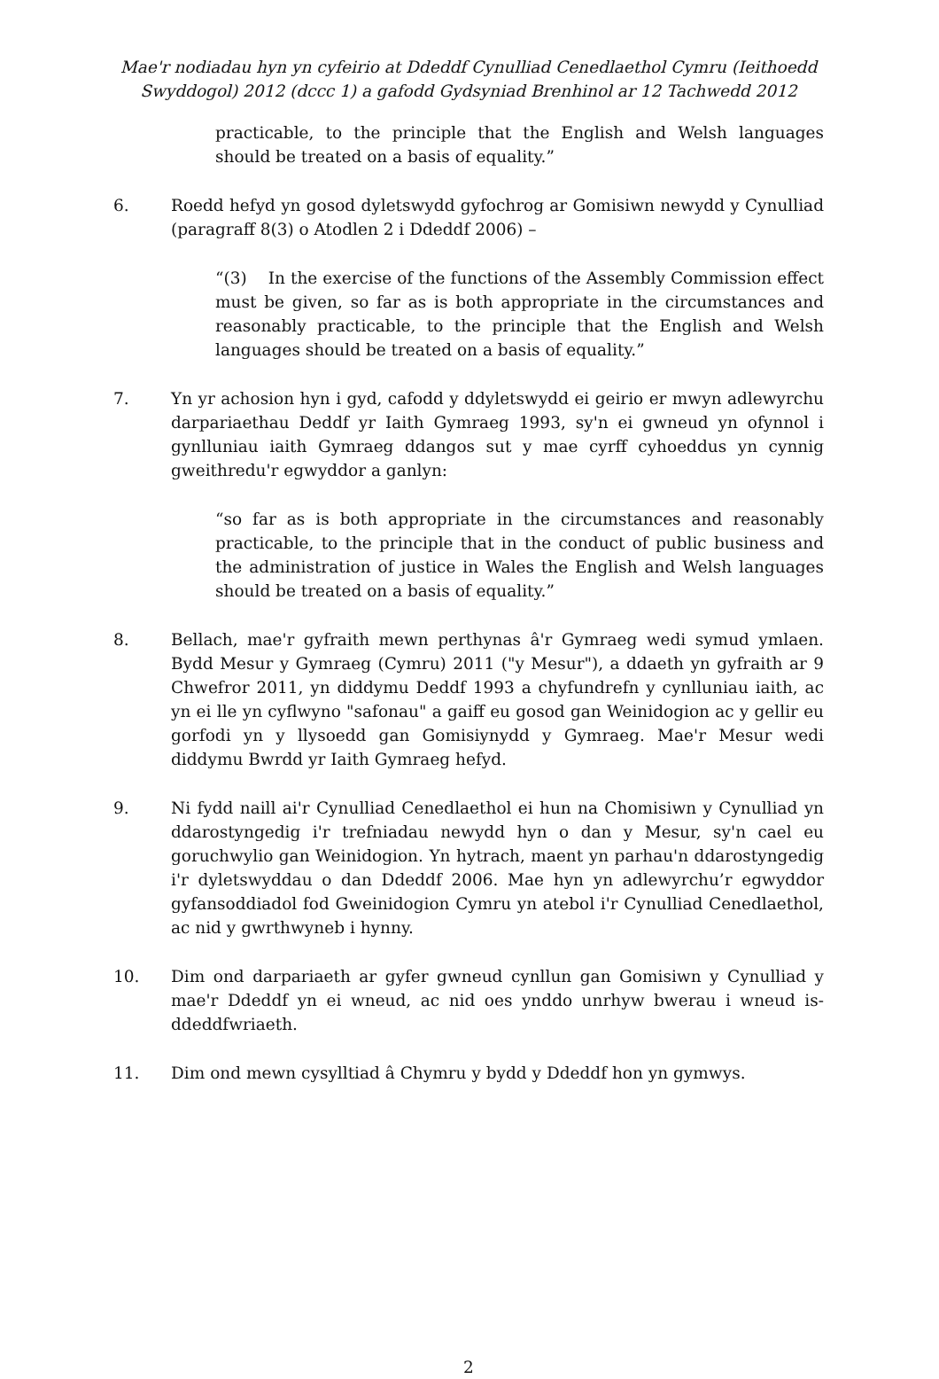Mae'r nodiadau hyn yn cyfeirio at Ddeddf Cynulliad Cenedlaethol Cymru (Ieithoedd Swyddogol) 2012 (dccc 1) a gafodd Gydsyniad Brenhinol ar 12 Tachwedd 2012
practicable, to the principle that the English and Welsh languages should be treated on a basis of equality.”
6. Roedd hefyd yn gosod dyletswydd gyfochrog ar Gomisiwn newydd y Cynulliad (paragraff 8(3) o Atodlen 2 i Ddeddf 2006) –
“(3) In the exercise of the functions of the Assembly Commission effect must be given, so far as is both appropriate in the circumstances and reasonably practicable, to the principle that the English and Welsh languages should be treated on a basis of equality.”
7. Yn yr achosion hyn i gyd, cafodd y ddyletswydd ei geirio er mwyn adlewyrchu darpariaethau Deddf yr Iaith Gymraeg 1993, sy'n ei gwneud yn ofynnol i gynlluniau iaith Gymraeg ddangos sut y mae cyrff cyhoeddus yn cynnig gweithredu'r egwyddor a ganlyn:
“so far as is both appropriate in the circumstances and reasonably practicable, to the principle that in the conduct of public business and the administration of justice in Wales the English and Welsh languages should be treated on a basis of equality.”
8. Bellach, mae'r gyfraith mewn perthynas â'r Gymraeg wedi symud ymlaen. Bydd Mesur y Gymraeg (Cymru) 2011 ("y Mesur"), a ddaeth yn gyfraith ar 9 Chwefror 2011, yn diddymu Deddf 1993 a chyfundrefn y cynlluniau iaith, ac yn ei lle yn cyflwyno "safonau" a gaiff eu gosod gan Weinidogion ac y gellir eu gorfodi yn y llysoedd gan Gomisiynydd y Gymraeg. Mae'r Mesur wedi diddymu Bwrdd yr Iaith Gymraeg hefyd.
9. Ni fydd naill ai'r Cynulliad Cenedlaethol ei hun na Chomisiwn y Cynulliad yn ddarostyngedig i'r trefniadau newydd hyn o dan y Mesur, sy'n cael eu goruchwylio gan Weinidogion. Yn hytrach, maent yn parhau'n ddarostyngedig i'r dyletswyddau o dan Ddeddf 2006. Mae hyn yn adlewyrchu’r egwyddor gyfansoddiadol fod Gweinidogion Cymru yn atebol i'r Cynulliad Cenedlaethol, ac nid y gwrthwyneb i hynny.
10. Dim ond darpariaeth ar gyfer gwneud cynllun gan Gomisiwn y Cynulliad y mae'r Ddeddf yn ei wneud, ac nid oes ynddo unrhyw bwerau i wneud is-ddeddfwriaeth.
11. Dim ond mewn cysylltiad â Chymru y bydd y Ddeddf hon yn gymwys.
2